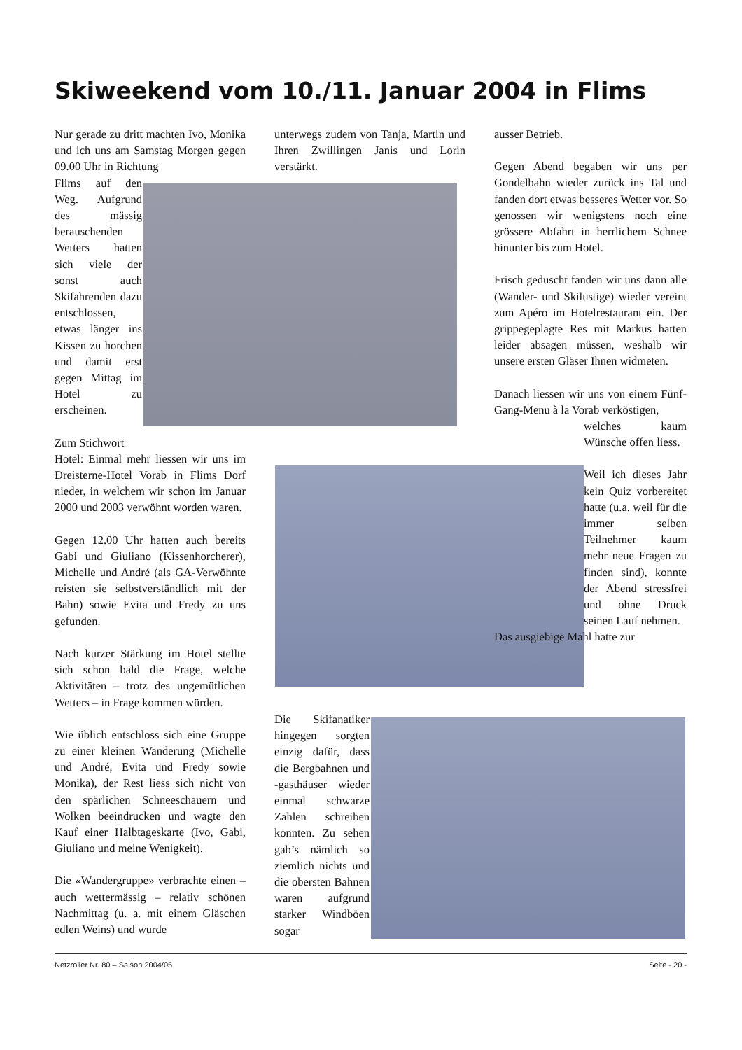Skiweekend vom 10./11. Januar 2004 in Flims
Nur gerade zu dritt machten Ivo, Monika und ich uns am Samstag Morgen gegen 09.00 Uhr in Richtung
Flims auf den Weg. Aufgrund des mässig berauschenden Wetters hatten sich viele der sonst auch Skifahrenden dazu entschlossen, etwas länger ins Kissen zu horchen und damit erst gegen Mittag im Hotel zu erscheinen.
Zum Stichwort
Hotel: Einmal mehr liessen wir uns im Dreisterne-Hotel Vorab in Flims Dorf nieder, in welchem wir schon im Januar 2000 und 2003 verwöhnt worden waren.
Gegen 12.00 Uhr hatten auch bereits Gabi und Giuliano (Kissenhorcherer), Michelle und André (als GA-Verwöhnte reisten sie selbstverständlich mit der Bahn) sowie Evita und Fredy zu uns gefunden.
Nach kurzer Stärkung im Hotel stellte sich schon bald die Frage, welche Aktivitäten – trotz des ungemütlichen Wetters – in Frage kommen würden.
Wie üblich entschloss sich eine Gruppe zu einer kleinen Wanderung (Michelle und André, Evita und Fredy sowie Monika), der Rest liess sich nicht von den spärlichen Schneeschauern und Wolken beeindrucken und wagte den Kauf einer Halbtageskarte (Ivo, Gabi, Giuliano und meine Wenigkeit).
Die «Wandergruppe» verbrachte einen – auch wettermässig – relativ schönen Nachmittag (u. a. mit einem Gläschen edlen Weins) und wurde
unterwegs zudem von Tanja, Martin und Ihren Zwillingen Janis und Lorin verstärkt.
Die Skifanatiker hingegen sorgten einzig dafür, dass die Bergbahnen und -gasthäuser wieder einmal schwarze Zahlen schreiben konnten. Zu sehen gab’s nämlich so ziemlich nichts und die obersten Bahnen waren aufgrund starker Windböen sogar
ausser Betrieb.
Gegen Abend begaben wir uns per Gondelbahn wieder zurück ins Tal und fanden dort etwas besseres Wetter vor. So genossen wir wenigstens noch eine grössere Abfahrt in herrlichem Schnee hinunter bis zum Hotel.
Frisch geduscht fanden wir uns dann alle (Wander- und Skilustige) wieder vereint zum Apéro im Hotelrestaurant ein. Der grippegeplagte Res mit Markus hatten leider absagen müssen, weshalb wir unsere ersten Gläser Ihnen widmeten.
Danach liessen wir uns von einem Fünf-Gang-Menu à la Vorab verköstigen,
welches kaum Wünsche offen liess.
Weil ich dieses Jahr kein Quiz vorbereitet hatte (u.a. weil für die immer selben Teilnehmer kaum mehr neue Fragen zu finden sind), konnte der Abend stressfrei und ohne Druck seinen Lauf nehmen.
Das ausgiebige Mahl hatte zur
Netzroller Nr. 80 – Saison 2004/05 Seite - 20 -